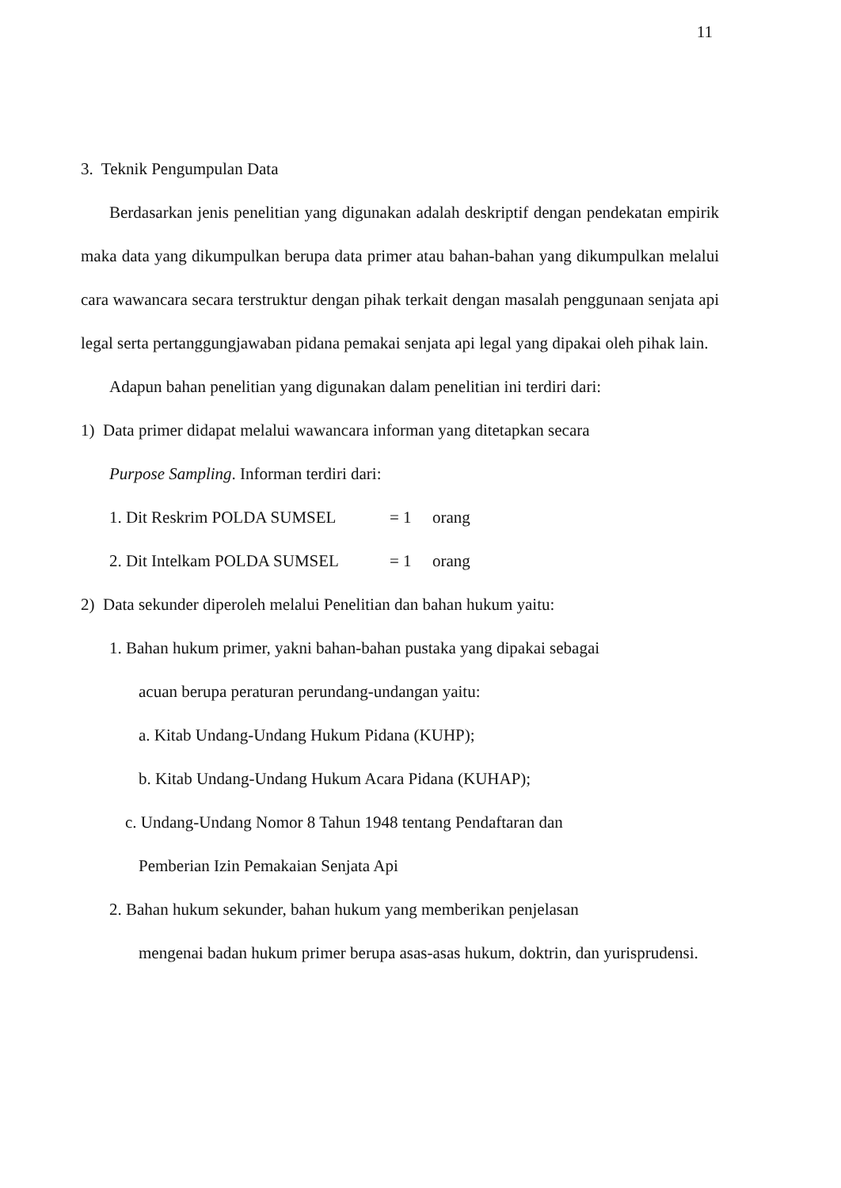11
3. Teknik Pengumpulan Data
Berdasarkan jenis penelitian yang digunakan adalah deskriptif dengan pendekatan empirik maka data yang dikumpulkan berupa data primer atau bahan-bahan yang dikumpulkan melalui cara wawancara secara terstruktur dengan pihak terkait dengan masalah penggunaan senjata api legal serta pertanggungjawaban pidana pemakai senjata api legal yang dipakai oleh pihak lain.
Adapun bahan penelitian yang digunakan dalam penelitian ini terdiri dari:
1) Data primer didapat melalui wawancara informan yang ditetapkan secara
Purpose Sampling. Informan terdiri dari:
1. Dit Reskrim POLDA SUMSEL = 1 orang
2. Dit Intelkam POLDA SUMSEL = 1 orang
2) Data sekunder diperoleh melalui Penelitian dan bahan hukum yaitu:
1. Bahan hukum primer, yakni bahan-bahan pustaka yang dipakai sebagai
acuan berupa peraturan perundang-undangan yaitu:
a. Kitab Undang-Undang Hukum Pidana (KUHP);
b. Kitab Undang-Undang Hukum Acara Pidana (KUHAP);
c. Undang-Undang Nomor 8 Tahun 1948 tentang Pendaftaran dan
Pemberian Izin Pemakaian Senjata Api
2. Bahan hukum sekunder, bahan hukum yang memberikan penjelasan
mengenai badan hukum primer berupa asas-asas hukum, doktrin, dan yurisprudensi.